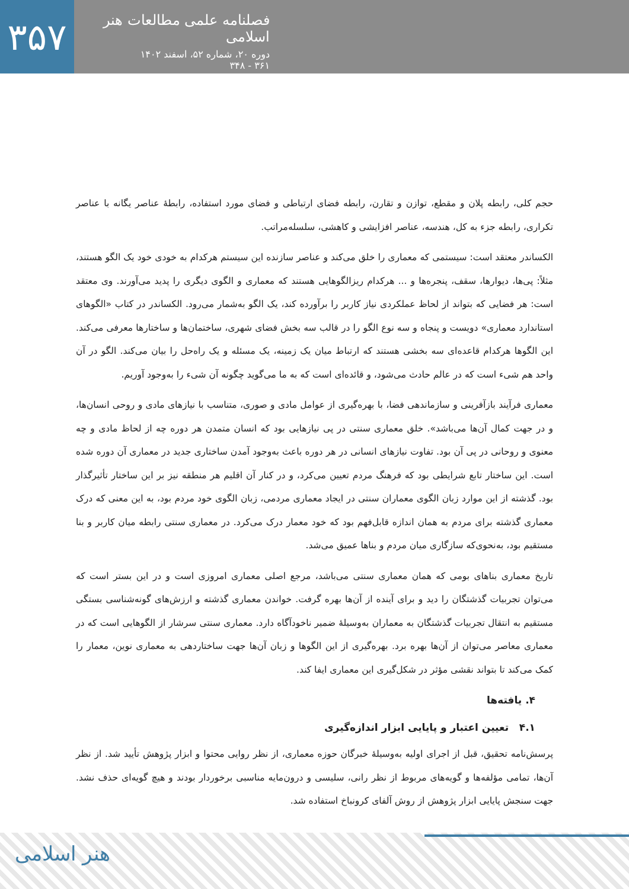۳۵۷
فصلنامه علمی مطالعات هنر اسلامی
دوره ۲۰، شماره ۵۲، اسفند ۱۴۰۲
۳۶۱ - ۳۴۸
حجم کلی، رابطه پلان و مقطع، توازن و تقارن، رابطه فضای ارتباطی و فضای مورد استفاده، رابطهٔ عناصر یگانه با عناصر تکراری، رابطه جزء به کل، هندسه، عناصر افزایشی و کاهشی، سلسله‌مراتب.
الکساندر معتقد است: سیستمی که معماری را خلق می‌کند و عناصر سازنده این سیستم هرکدام به خودی خود یک الگو هستند، مثلاً: پی‌ها، دیوارها، سقف، پنجره‌ها و ... هرکدام ریزالگوهایی هستند که معماری و الگوی دیگری را پدید می‌آورند. وی معتقد است: هر فضایی که بتواند از لحاظ عملکردی نیاز کاربر را برآورده کند، یک الگو به‌شمار می‌رود. الکساندر در کتاب «الگوهای استاندارد معماری» دویست و پنجاه و سه نوع الگو را در قالب سه بخش فضای شهری، ساختمان‌ها و ساختارها معرفی می‌کند. این الگوها هرکدام قاعده‌ای سه بخشی هستند که ارتباط میان یک زمینه، یک مسئله و یک راه‌حل را بیان می‌کند. الگو در آن واحد هم شیء است که در عالم حادث می‌شود، و قائده‌ای است که به ما می‌گوید چگونه آن شیء را به‌وجود آوریم.
معماری فرآیند بازآفرینی و سازماندهی فضا، با بهره‌گیری از عوامل مادی و صوری، متناسب با نیازهای مادی و روحی انسان‌ها، و در جهت کمال آن‌ها می‌باشد». خلق معماری سنتی در پی نیازهایی بود که انسان متمدن هر دوره چه از لحاظ مادی و چه معنوی و روحانی در پی آن بود. تفاوت نیازهای انسانی در هر دوره باعث به‌وجود آمدن ساختاری جدید در معماری آن دوره شده است. این ساختار تابع شرایطی بود که فرهنگ مردم تعیین می‌کرد، و در کنار آن اقلیم هر منطقه نیز بر این ساختار تأثیرگذار بود. گذشته از این موارد زبان الگوی معماران سنتی در ایجاد معماری مردمی، زبان الگوی خود مردم بود، به این معنی که درک معماری گذشته برای مردم به همان اندازه قابل‌فهم بود که خود معمار درک می‌کرد. در معماری سنتی رابطه میان کاربر و بنا مستقیم بود، به‌نحوی‌که سازگاری میان مردم و بناها عمیق می‌شد.
تاریخ معماری بناهای بومی که همان معماری سنتی می‌باشد، مرجع اصلی معماری امروزی است و در این بستر است که می‌توان تجربیات گذشتگان را دید و برای آینده از آن‌ها بهره گرفت. خواندن معماری گذشته و ارزش‌های گونه‌شناسی بستگی مستقیم به انتقال تجربیات گذشتگان به معماران به‌وسیلهٔ ضمیر ناخودآگاه دارد. معماری سنتی سرشار از الگوهایی است که در معماری معاصر می‌توان از آن‌ها بهره برد. بهره‌گیری از این الگوها و زبان آن‌ها جهت ساختاردهی به معماری نوین، معمار را کمک می‌کند تا بتواند نقشی مؤثر در شکل‌گیری این معماری ایفا کند.
۴. یافته‌ها
۴.۱ تعیین اعتبار و پایایی ابزار اندازه‌گیری
پرسش‌نامه تحقیق، قبل از اجرای اولیه به‌وسیلهٔ خبرگان حوزه معماری، از نظر روایی محتوا و ابزار پژوهش تأیید شد. از نظر آن‌ها، تمامی مؤلفه‌ها و گویه‌های مربوط از نظر رانی، سلیسی و درون‌مایه مناسبی برخوردار بودند و هیچ گویه‌ای حذف نشد. جهت سنجش پایایی ابزار پژوهش از روش آلفای کرونباخ استفاده شد.
هنر اسلامی